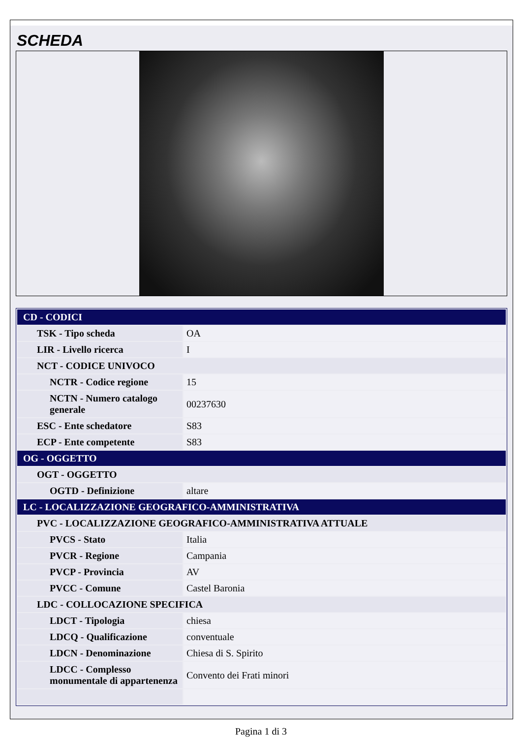SCHEDA
| CD - CODICI | |
| TSK - Tipo scheda | OA |
| LIR - Livello ricerca | I |
| NCT - CODICE UNIVOCO | |
| NCTR - Codice regione | 15 |
| NCTN - Numero catalogo generale | 00237630 |
| ESC - Ente schedatore | S83 |
| ECP - Ente competente | S83 |
| OG - OGGETTO | |
| OGT - OGGETTO | |
| OGTD - Definizione | altare |
| LC - LOCALIZZAZIONE GEOGRAFICO-AMMINISTRATIVA | |
| PVC - LOCALIZZAZIONE GEOGRAFICO-AMMINISTRATIVA ATTUALE | |
| PVCS - Stato | Italia |
| PVCR - Regione | Campania |
| PVCP - Provincia | AV |
| PVCC - Comune | Castel Baronia |
| LDC - COLLOCAZIONE SPECIFICA | |
| LDCT - Tipologia | chiesa |
| LDCQ - Qualificazione | conventuale |
| LDCN - Denominazione | Chiesa di S. Spirito |
| LDCC - Complesso monumentale di appartenenza | Convento dei Frati minori |
Pagina 1 di 3